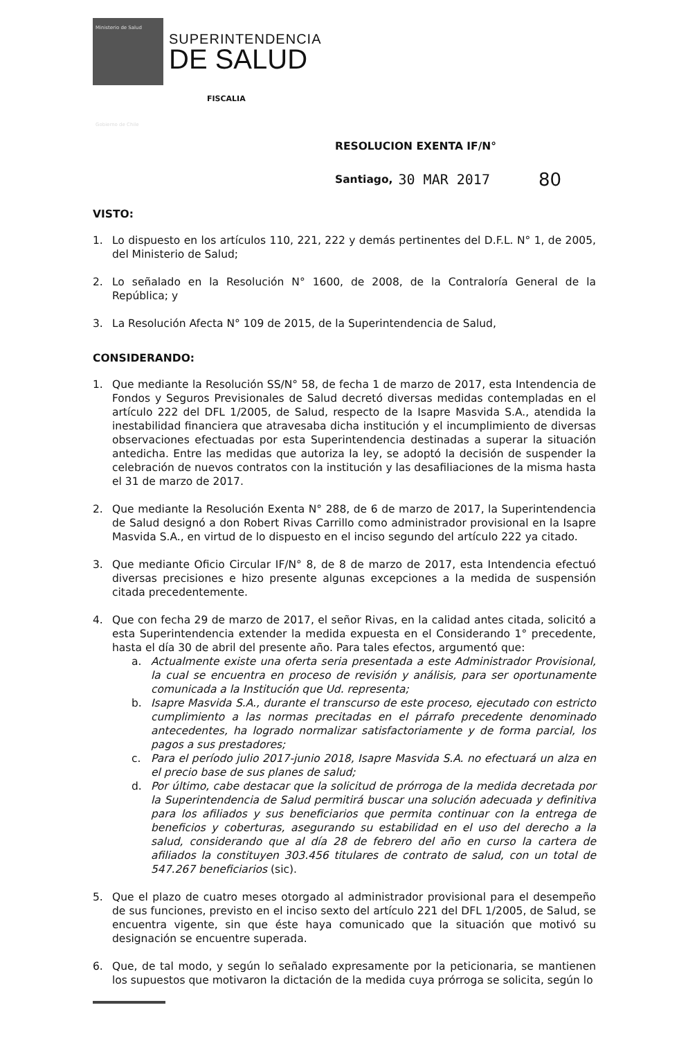Ministerio de Salud
Gobierno de Chile
SUPERINTENDENCIA
DE SALUD
FISCALIA
RESOLUCION EXENTA IF/N°
Santiago, 30 MAR 2017 80
VISTO:
1. Lo dispuesto en los artículos 110, 221, 222 y demás pertinentes del D.F.L. N° 1, de 2005, del Ministerio de Salud;
2. Lo señalado en la Resolución N° 1600, de 2008, de la Contraloría General de la República; y
3. La Resolución Afecta N° 109 de 2015, de la Superintendencia de Salud,
CONSIDERANDO:
1. Que mediante la Resolución SS/N° 58, de fecha 1 de marzo de 2017, esta Intendencia de Fondos y Seguros Previsionales de Salud decretó diversas medidas contempladas en el artículo 222 del DFL 1/2005, de Salud, respecto de la Isapre Masvida S.A., atendida la inestabilidad financiera que atravesaba dicha institución y el incumplimiento de diversas observaciones efectuadas por esta Superintendencia destinadas a superar la situación antedicha. Entre las medidas que autoriza la ley, se adoptó la decisión de suspender la celebración de nuevos contratos con la institución y las desafiliaciones de la misma hasta el 31 de marzo de 2017.
2. Que mediante la Resolución Exenta N° 288, de 6 de marzo de 2017, la Superintendencia de Salud designó a don Robert Rivas Carrillo como administrador provisional en la Isapre Masvida S.A., en virtud de lo dispuesto en el inciso segundo del artículo 222 ya citado.
3. Que mediante Oficio Circular IF/N° 8, de 8 de marzo de 2017, esta Intendencia efectuó diversas precisiones e hizo presente algunas excepciones a la medida de suspensión citada precedentemente.
4. Que con fecha 29 de marzo de 2017, el señor Rivas, en la calidad antes citada, solicitó a esta Superintendencia extender la medida expuesta en el Considerando 1° precedente, hasta el día 30 de abril del presente año. Para tales efectos, argumentó que:
a. Actualmente existe una oferta seria presentada a este Administrador Provisional, la cual se encuentra en proceso de revisión y análisis, para ser oportunamente comunicada a la Institución que Ud. representa;
b. Isapre Masvida S.A., durante el transcurso de este proceso, ejecutado con estricto cumplimiento a las normas precitadas en el párrafo precedente denominado antecedentes, ha logrado normalizar satisfactoriamente y de forma parcial, los pagos a sus prestadores;
c. Para el período julio 2017-junio 2018, Isapre Masvida S.A. no efectuará un alza en el precio base de sus planes de salud;
d. Por último, cabe destacar que la solicitud de prórroga de la medida decretada por la Superintendencia de Salud permitirá buscar una solución adecuada y definitiva para los afiliados y sus beneficiarios que permita continuar con la entrega de beneficios y coberturas, asegurando su estabilidad en el uso del derecho a la salud, considerando que al día 28 de febrero del año en curso la cartera de afiliados la constituyen 303.456 titulares de contrato de salud, con un total de 547.267 beneficiarios (sic).
5. Que el plazo de cuatro meses otorgado al administrador provisional para el desempeño de sus funciones, previsto en el inciso sexto del artículo 221 del DFL 1/2005, de Salud, se encuentra vigente, sin que éste haya comunicado que la situación que motivó su designación se encuentre superada.
6. Que, de tal modo, y según lo señalado expresamente por la peticionaria, se mantienen los supuestos que motivaron la dictación de la medida cuya prórroga se solicita, según lo